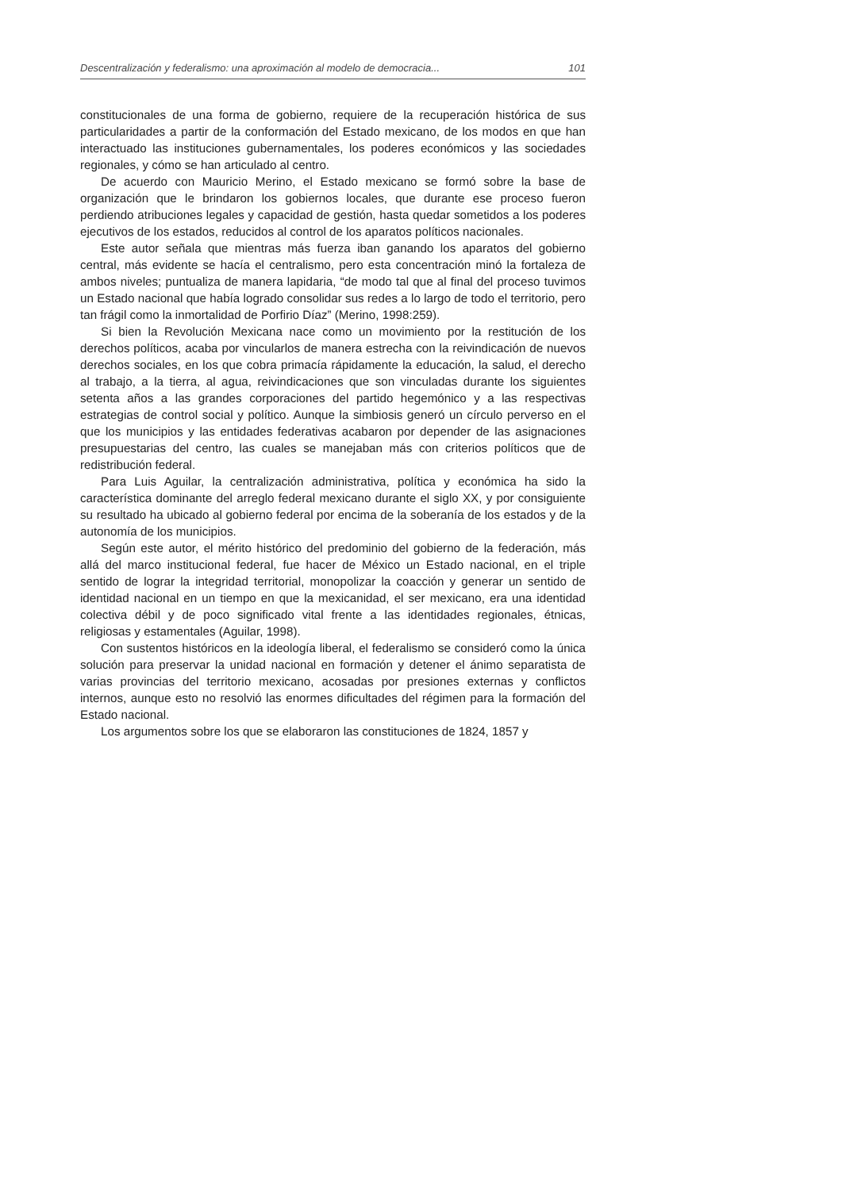Descentralización y federalismo: una aproximación al modelo de democracia... 101
constitucionales de una forma de gobierno, requiere de la recuperación histórica de sus particularidades a partir de la conformación del Estado mexicano, de los modos en que han interactuado las instituciones gubernamentales, los poderes económicos y las sociedades regionales, y cómo se han articulado al centro.
De acuerdo con Mauricio Merino, el Estado mexicano se formó sobre la base de organización que le brindaron los gobiernos locales, que durante ese proceso fueron perdiendo atribuciones legales y capacidad de gestión, hasta quedar sometidos a los poderes ejecutivos de los estados, reducidos al control de los aparatos políticos nacionales.
Este autor señala que mientras más fuerza iban ganando los aparatos del gobierno central, más evidente se hacía el centralismo, pero esta concentración minó la fortaleza de ambos niveles; puntualiza de manera lapidaria, “de modo tal que al final del proceso tuvimos un Estado nacional que había logrado consolidar sus redes a lo largo de todo el territorio, pero tan frágil como la inmortalidad de Porfirio Díaz” (Merino, 1998:259).
Si bien la Revolución Mexicana nace como un movimiento por la restitución de los derechos políticos, acaba por vincularlos de manera estrecha con la reivindicación de nuevos derechos sociales, en los que cobra primacía rápidamente la educación, la salud, el derecho al trabajo, a la tierra, al agua, reivindicaciones que son vinculadas durante los siguientes setenta años a las grandes corporaciones del partido hegemónico y a las respectivas estrategias de control social y político. Aunque la simbiosis generó un círculo perverso en el que los municipios y las entidades federativas acabaron por depender de las asignaciones presupuestarias del centro, las cuales se manejaban más con criterios políticos que de redistribución federal.
Para Luis Aguilar, la centralización administrativa, política y económica ha sido la característica dominante del arreglo federal mexicano durante el siglo XX, y por consiguiente su resultado ha ubicado al gobierno federal por encima de la soberanía de los estados y de la autonomía de los municipios.
Según este autor, el mérito histórico del predominio del gobierno de la federación, más allá del marco institucional federal, fue hacer de México un Estado nacional, en el triple sentido de lograr la integridad territorial, monopolizar la coacción y generar un sentido de identidad nacional en un tiempo en que la mexicanidad, el ser mexicano, era una identidad colectiva débil y de poco significado vital frente a las identidades regionales, étnicas, religiosas y estamentales (Aguilar, 1998).
Con sustentos históricos en la ideología liberal, el federalismo se consideró como la única solución para preservar la unidad nacional en formación y detener el ánimo separatista de varias provincias del territorio mexicano, acosadas por presiones externas y conflictos internos, aunque esto no resolvió las enormes dificultades del régimen para la formación del Estado nacional.
Los argumentos sobre los que se elaboraron las constituciones de 1824, 1857 y